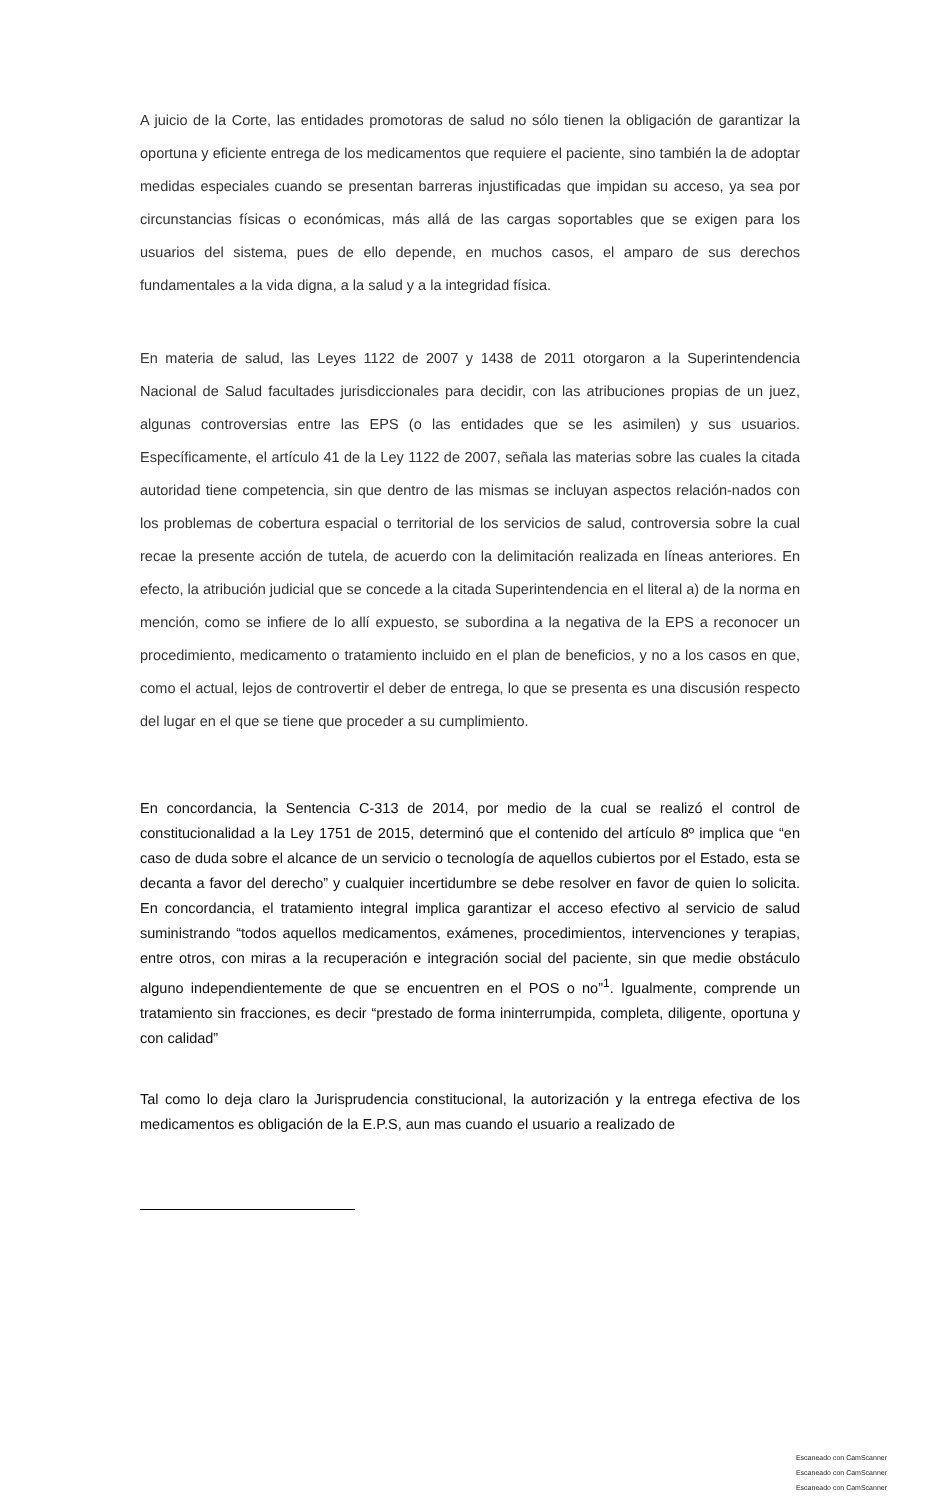A juicio de la Corte, las entidades promotoras de salud no sólo tienen la obligación de garantizar la oportuna y eficiente entrega de los medicamentos que requiere el paciente, sino también la de adoptar medidas especiales cuando se presentan barreras injustificadas que impidan su acceso, ya sea por circunstancias físicas o económicas, más allá de las cargas soportables que se exigen para los usuarios del sistema, pues de ello depende, en muchos casos, el amparo de sus derechos fundamentales a la vida digna, a la salud y a la integridad física.
En materia de salud, las Leyes 1122 de 2007 y 1438 de 2011 otorgaron a la Superintendencia Nacional de Salud facultades jurisdiccionales para decidir, con las atribuciones propias de un juez, algunas controversias entre las EPS (o las entidades que se les asimilen) y sus usuarios. Específicamente, el artículo 41 de la Ley 1122 de 2007, señala las materias sobre las cuales la citada autoridad tiene competencia, sin que dentro de las mismas se incluyan aspectos relación-nados con los problemas de cobertura espacial o territorial de los servicios de salud, controversia sobre la cual recae la presente acción de tutela, de acuerdo con la delimitación realizada en líneas anteriores. En efecto, la atribución judicial que se concede a la citada Superintendencia en el literal a) de la norma en mención, como se infiere de lo allí expuesto, se subordina a la negativa de la EPS a reconocer un procedimiento, medicamento o tratamiento incluido en el plan de beneficios, y no a los casos en que, como el actual, lejos de controvertir el deber de entrega, lo que se presenta es una discusión respecto del lugar en el que se tiene que proceder a su cumplimiento.
En concordancia, la Sentencia C-313 de 2014, por medio de la cual se realizó el control de constitucionalidad a la Ley 1751 de 2015, determinó que el contenido del artículo 8º implica que “en caso de duda sobre el alcance de un servicio o tecnología de aquellos cubiertos por el Estado, esta se decanta a favor del derecho” y cualquier incertidumbre se debe resolver en favor de quien lo solicita. En concordancia, el tratamiento integral implica garantizar el acceso efectivo al servicio de salud suministrando “todos aquellos medicamentos, exámenes, procedimientos, intervenciones y terapias, entre otros, con miras a la recuperación e integración social del paciente, sin que medie obstáculo alguno independientemente de que se encuentren en el POS o no”<sup>1</sup>. Igualmente, comprende un tratamiento sin fracciones, es decir “prestado de forma ininterrumpida, completa, diligente, oportuna y con calidad”
Tal como lo deja claro la Jurisprudencia constitucional, la autorización y la entrega efectiva de los medicamentos es obligación de la E.P.S, aun mas cuando el usuario a realizado de
Escaneado con CamScanner
Escaneado con CamScanner
Escaneado con CamScanner